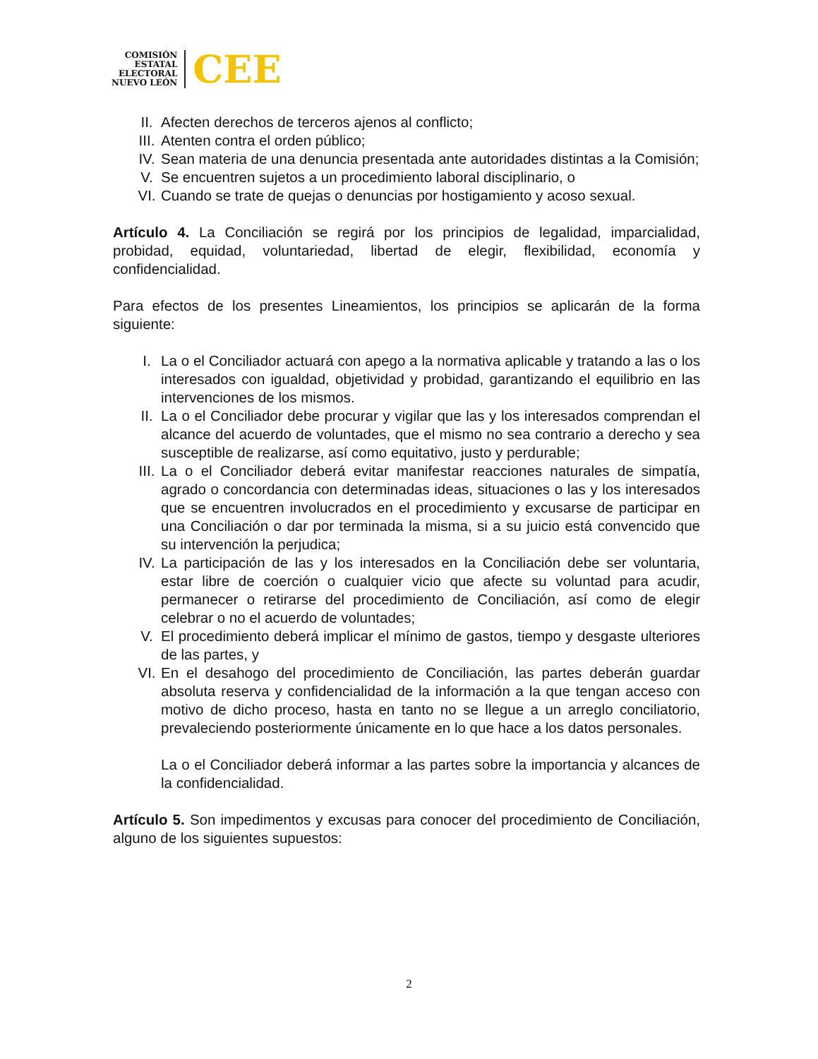COMISIÓN
ESTATAL
ELECTORAL
NUEVO LEÓN
CEE
II. Afecten derechos de terceros ajenos al conflicto;
III. Atenten contra el orden público;
IV. Sean materia de una denuncia presentada ante autoridades distintas a la Comisión;
V. Se encuentren sujetos a un procedimiento laboral disciplinario, o
VI. Cuando se trate de quejas o denuncias por hostigamiento y acoso sexual.
Artículo 4. La Conciliación se regirá por los principios de legalidad, imparcialidad, probidad, equidad, voluntariedad, libertad de elegir, flexibilidad, economía y confidencialidad.
Para efectos de los presentes Lineamientos, los principios se aplicarán de la forma siguiente:
I. La o el Conciliador actuará con apego a la normativa aplicable y tratando a las o los interesados con igualdad, objetividad y probidad, garantizando el equilibrio en las intervenciones de los mismos.
II. La o el Conciliador debe procurar y vigilar que las y los interesados comprendan el alcance del acuerdo de voluntades, que el mismo no sea contrario a derecho y sea susceptible de realizarse, así como equitativo, justo y perdurable;
III. La o el Conciliador deberá evitar manifestar reacciones naturales de simpatía, agrado o concordancia con determinadas ideas, situaciones o las y los interesados que se encuentren involucrados en el procedimiento y excusarse de participar en una Conciliación o dar por terminada la misma, si a su juicio está convencido que su intervención la perjudica;
IV. La participación de las y los interesados en la Conciliación debe ser voluntaria, estar libre de coerción o cualquier vicio que afecte su voluntad para acudir, permanecer o retirarse del procedimiento de Conciliación, así como de elegir celebrar o no el acuerdo de voluntades;
V. El procedimiento deberá implicar el mínimo de gastos, tiempo y desgaste ulteriores de las partes, y
VI. En el desahogo del procedimiento de Conciliación, las partes deberán guardar absoluta reserva y confidencialidad de la información a la que tengan acceso con motivo de dicho proceso, hasta en tanto no se llegue a un arreglo conciliatorio, prevaleciendo posteriormente únicamente en lo que hace a los datos personales.
La o el Conciliador deberá informar a las partes sobre la importancia y alcances de la confidencialidad.
Artículo 5. Son impedimentos y excusas para conocer del procedimiento de Conciliación, alguno de los siguientes supuestos:
2